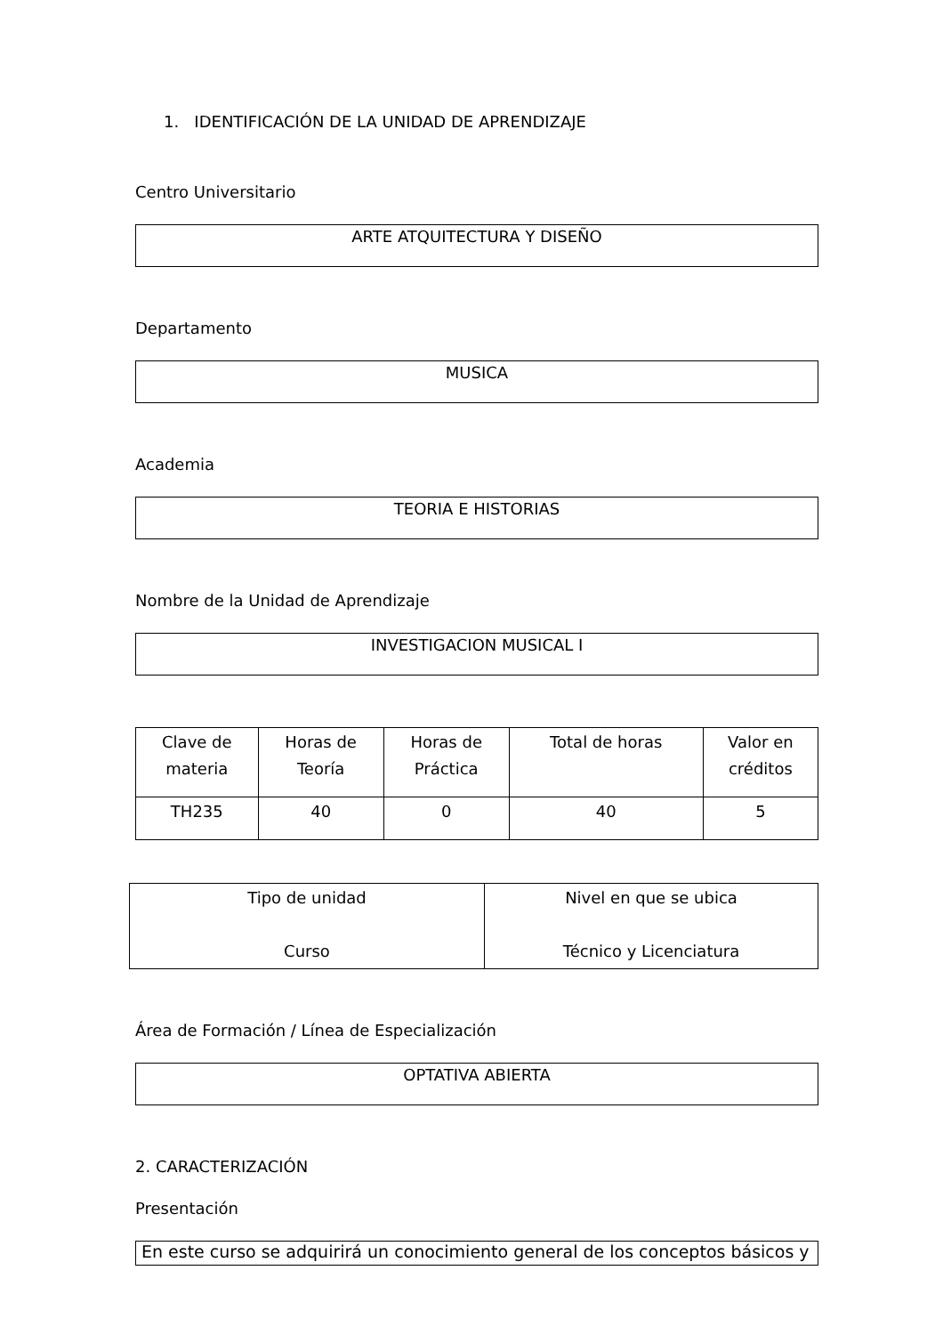1. IDENTIFICACIÓN DE LA UNIDAD DE APRENDIZAJE
Centro Universitario
ARTE ATQUITECTURA Y DISEÑO
Departamento
MUSICA
Academia
TEORIA E HISTORIAS
Nombre de la Unidad de Aprendizaje
INVESTIGACION MUSICAL I
| Clave de materia | Horas de Teoría | Horas de Práctica | Total de horas | Valor en créditos |
| TH235 | 40 | 0 | 40 | 5 |
| Tipo de unidad Curso | Nivel en que se ubica Técnico y Licenciatura |
Área de Formación / Línea de Especialización
OPTATIVA ABIERTA
2. CARACTERIZACIÓN
Presentación
En este curso se adquirirá un conocimiento general de los conceptos básicos y